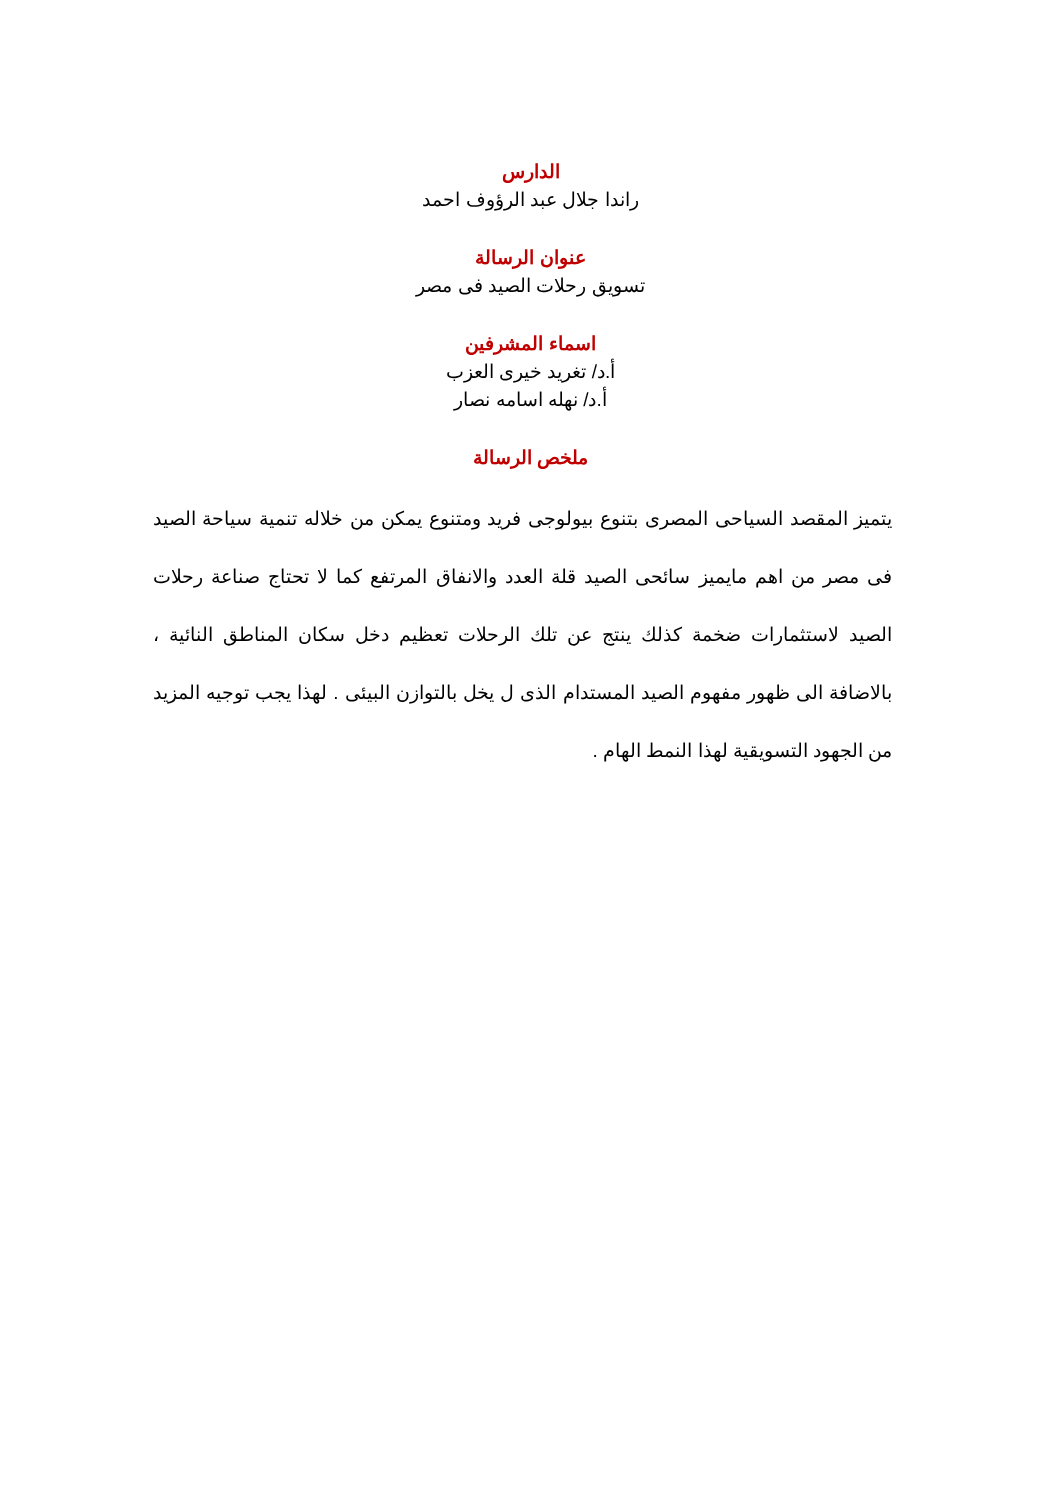الدارس
راندا جلال عبد الرؤوف احمد
عنوان الرسالة
تسويق رحلات الصيد فى مصر
اسماء المشرفين
أ.د/ تغريد خيرى العزب
أ.د/ نهله اسامه نصار
ملخص الرسالة
يتميز المقصد السياحى المصرى بتنوع بيولوجى فريد ومتنوع يمكن من خلاله تنمية سياحة الصيد فى مصر من اهم مايميز سائحى الصيد قلة العدد والانفاق المرتفع كما لا تحتاج صناعة رحلات الصيد لاستثمارات ضخمة كذلك ينتج عن تلك الرحلات تعظيم دخل سكان المناطق النائية ، بالاضافة الى ظهور مفهوم الصيد المستدام الذى ل يخل بالتوازن البيئى . لهذا يجب توجيه المزيد من الجهود التسويقية لهذا النمط الهام .